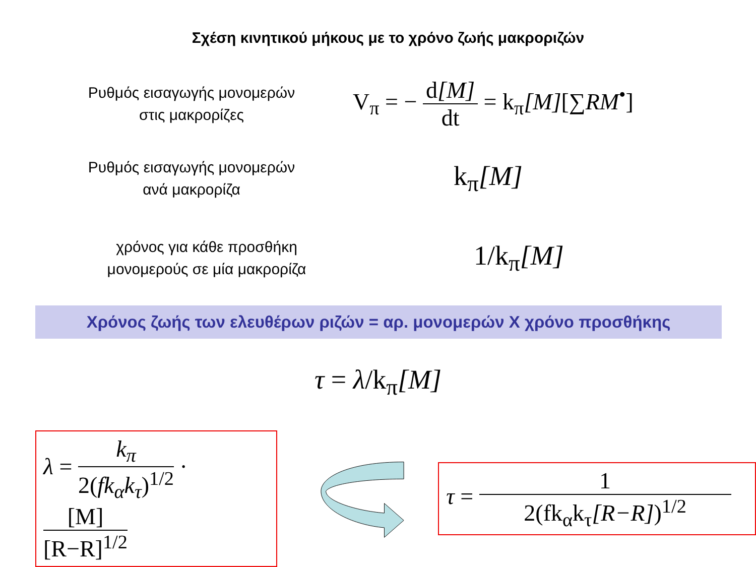Σχέση κινητικού μήκους με το χρόνο ζωής μακροριζών
Ρυθμός εισαγωγής μονομερών
στις μακρορίζες
V<sub>π</sub> = − d[M] dt = k<sub>π</sub>[M][∑RM<sup>•</sup>]
Ρυθμός εισαγωγής μονομερών
ανά μακρορίζα
k<sub>π</sub>[M]
χρόνος για κάθε προσθήκη
μονομερούς σε μία μακρορίζα
1/k<sub>π</sub>[M]
Χρόνος ζωής των ελευθέρων ριζών = αρ. μονομερών Χ χρόνο προσθήκης
τ = λ/k<sub>π</sub>[M]
λ = k<sub>π</sub> 2(fk<sub>α</sub>k<sub>τ</sub>)<sup>1/2</sup> · [M] [R−R]<sup>1/2</sup>
τ = 1 2(fk<sub>α</sub>k<sub>τ</sub>[R−R])<sup>1/2</sup>